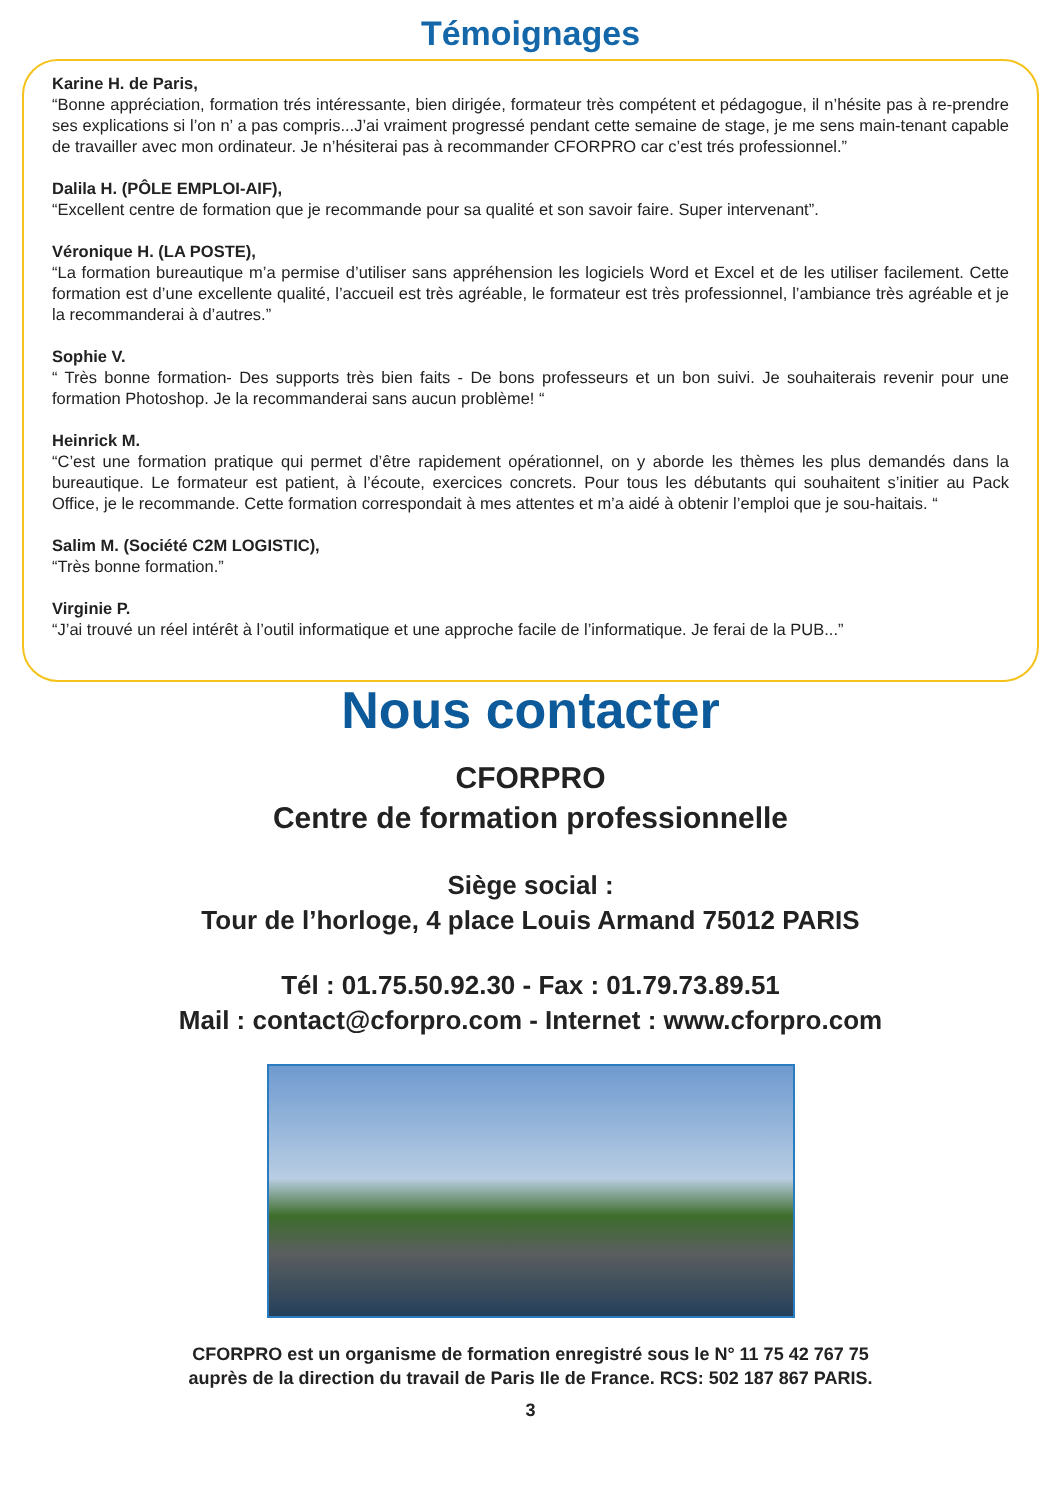Témoignages
Karine H. de Paris,
“Bonne appréciation, formation trés intéressante, bien dirigée, formateur très compétent et pédagogue, il n’hésite pas à re-prendre ses explications si l’on n’ a pas compris...J’ai vraiment progressé pendant cette semaine de stage, je me sens main-tenant capable de travailler avec mon ordinateur. Je n’hésiterai pas à recommander CFORPRO car c’est trés professionnel.”
Dalila H. (PÔLE EMPLOI-AIF),
“Excellent centre de formation que je recommande pour sa qualité et son savoir faire. Super intervenant”.
Véronique H. (LA POSTE),
“La formation bureautique m’a permise d’utiliser sans appréhension les logiciels Word et Excel et de les utiliser facilement. Cette formation est d’une excellente qualité, l’accueil est très agréable, le formateur est très professionnel, l’ambiance très agréable et je la recommanderai à d’autres.”
Sophie V.
“ Très bonne formation- Des supports très bien faits - De bons professeurs et un bon suivi. Je souhaiterais revenir pour une formation Photoshop. Je la recommanderai sans aucun problème! “
Heinrick M.
“C’est une formation pratique qui permet d’être rapidement opérationnel, on y aborde les thèmes les plus demandés dans la bureautique. Le formateur est patient, à l’écoute, exercices concrets. Pour tous les débutants qui souhaitent s’initier au Pack Office, je le recommande. Cette formation correspondait à mes attentes et m’a aidé à obtenir l’emploi que je sou-haitais. “
Salim M. (Société C2M LOGISTIC),
“Très bonne formation.”
Virginie P.
“J’ai trouvé un réel intérêt à l’outil informatique et une approche facile de l’informatique. Je ferai de la PUB...”
Nous contacter
CFORPRO
Centre de formation professionnelle
Siège social :
Tour de l’horloge, 4 place Louis Armand 75012 PARIS
Tél : 01.75.50.92.30 - Fax : 01.79.73.89.51
Mail : contact@cforpro.com - Internet : www.cforpro.com
CFORPRO est un organisme de formation enregistré sous le N° 11 75 42 767 75
auprès de la direction du travail de Paris Ile de France. RCS: 502 187 867 PARIS.
3